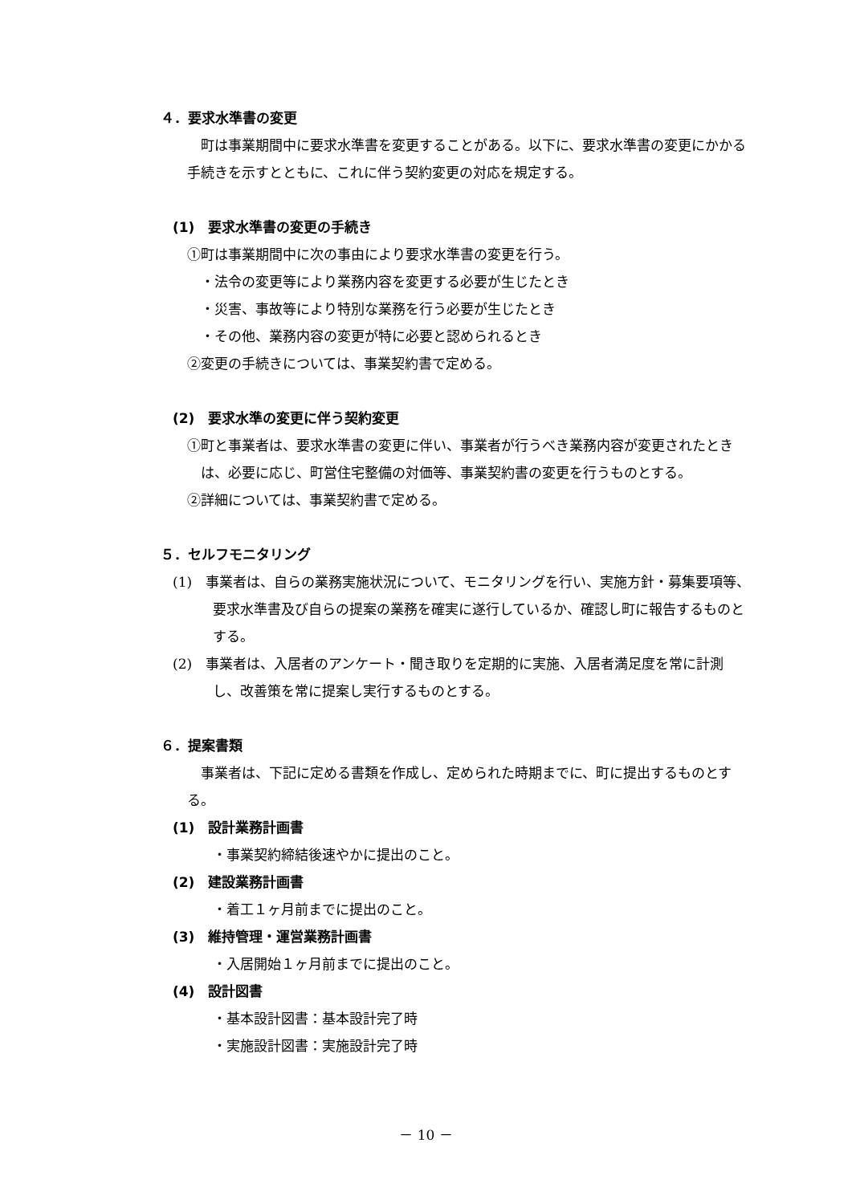４．要求水準書の変更
町は事業期間中に要求水準書を変更することがある。以下に、要求水準書の変更にかかる手続きを示すとともに、これに伴う契約変更の対応を規定する。
(1)　要求水準書の変更の手続き
①町は事業期間中に次の事由により要求水準書の変更を行う。
・法令の変更等により業務内容を変更する必要が生じたとき
・災害、事故等により特別な業務を行う必要が生じたとき
・その他、業務内容の変更が特に必要と認められるとき
②変更の手続きについては、事業契約書で定める。
(2)　要求水準の変更に伴う契約変更
①町と事業者は、要求水準書の変更に伴い、事業者が行うべき業務内容が変更されたときは、必要に応じ、町営住宅整備の対価等、事業契約書の変更を行うものとする。
②詳細については、事業契約書で定める。
５．セルフモニタリング
(1)　事業者は、自らの業務実施状況について、モニタリングを行い、実施方針・募集要項等、要求水準書及び自らの提案の業務を確実に遂行しているか、確認し町に報告するものとする。
(2)　事業者は、入居者のアンケート・聞き取りを定期的に実施、入居者満足度を常に計測し、改善策を常に提案し実行するものとする。
６．提案書類
事業者は、下記に定める書類を作成し、定められた時期までに、町に提出するものとする。
(1)　設計業務計画書
・事業契約締結後速やかに提出のこと。
(2)　建設業務計画書
・着工１ヶ月前までに提出のこと。
(3)　維持管理・運営業務計画書
・入居開始１ヶ月前までに提出のこと。
(4)　設計図書
・基本設計図書：基本設計完了時
・実施設計図書：実施設計完了時
－ 10 －